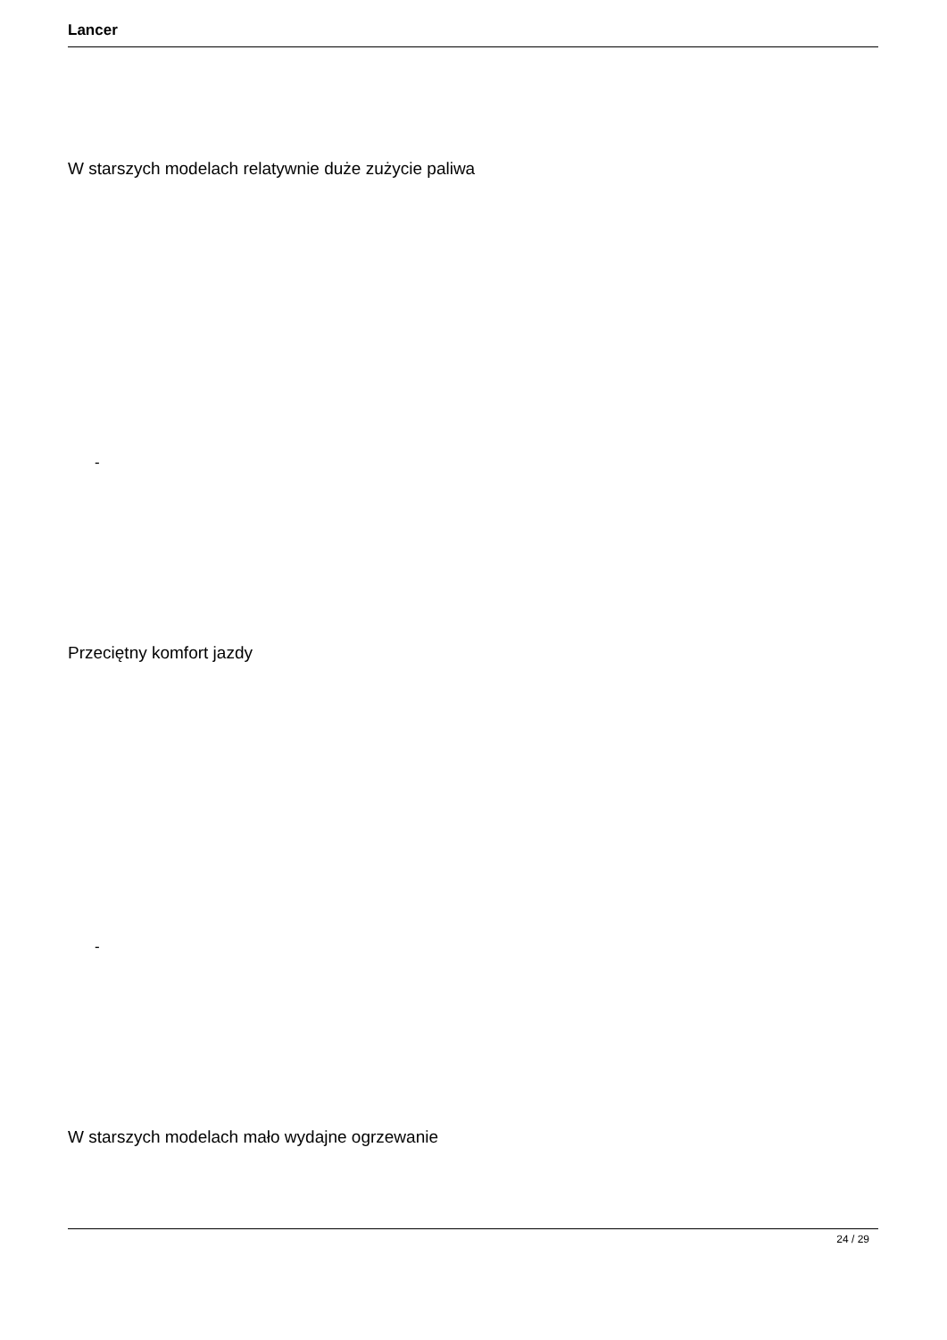Lancer
W starszych modelach relatywnie duże zużycie paliwa
-
Przeciętny komfort jazdy
-
W starszych modelach mało wydajne ogrzewanie
24 / 29